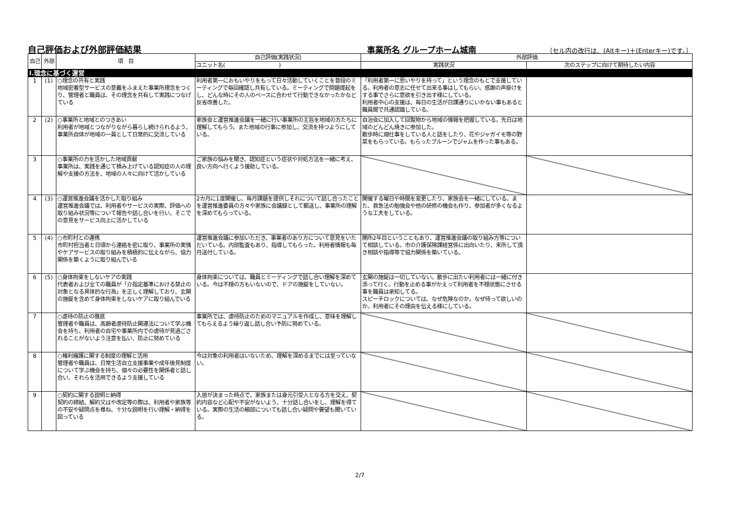自己評価および外部評価結果 事業所名 グループホーム城南 〔セル内の改行は、(Altキー)＋(Enterキー)です。〕
| 自己 | 外部 | 項 目 | 自己評価(実践状況) | 外部評価 | |
| --- | --- | --- | --- | --- | --- |
| | | | ユニット名( ) | 実践状況 | 次のステップに向けて期待したい内容 |
| Ⅰ.理念に基づく運営 | | | | | |
| 1 | (1) | ○理念の共有と実践 地域密着型サービスの意義をふまえた事業所理念をつくり、管理者と職員は、その理念を共有して実践につなげている | 利用者第一におもいやりをもって日々活動していくことを普段のミーティングで毎回確認し共有している。ミーティングで問題提起をし、どんな時にその人のペースに合わせて行動できなかったかなど反省改善した。 | 「利用者第一に思いやりを持って」という理念のもとで支援している。利用者の意志に任せて出来る事はしてもらい、感謝の声掛けをする事でさらに意欲を引き出す様にしている。 利用者中心の支援は、毎日の生活が日課通りにいかない事もあると職員間で共通認識している。 | |
| 2 | (2) | ○事業所と地域とのつきあい 利用者が地域とつながりながら暮らし続けられるよう、事業所自体が地域の一員として日常的に交流している | 家族会と運営推進会議を一緒に行い事業所の主旨を地域の方たちに理解してもらう。また地域の行事に参加し、交流を持つようにしている。 | 自治会に加入して回覧物から地域の情報を把握している。先日は地域のどんどん焼きに参加した。 散歩時に畑仕事をしている人と話をしたり、花やジャガイモ等の野菜をもらっている。もらったプルーンでジャムを作った事もある。 | |
| 3 | | ○事業所の力を活かした地域貢献 事業所は、実践を通じて積み上げている認知症の人の理解や支援の方法を、地域の人々に向けて活かしている | ご家族の悩みを聞き、認知症という症状や対処方法を一緒に考え、良い方向へ行くよう援助している。 | | |
| 4 | (3) | ○運営推進会議を活かした取り組み 運営推進会議では、利用者やサービスの実際、評価への取り組み状況等について報告や話し合いを行い、そこでの意見をサービス向上に活かしている | 2カ月に1度開催し、毎月課題を提供しそれについて話し合ったことを運営推進委員の方々や家族に会議録として郵送し、事業所の理解を深めてもらっている。 | 開催する曜日や時間を変更したり、家族会を一緒にしている。また、救急法の勉強会や他の研修の機会も作り、参加者が多くなるような工夫をしている。 | |
| 5 | (4) | ○市町村との連携 市町村担当者と日頃から連絡を密に取り、事業所の実情やケアサービスの取り組みを積極的に伝えながら、協力関係を築くように取り組んでいる | 運営推進会議に参加いただき、事業者のあり方について意見をいただいている。内部監査もあり、指導してもらった。利用者情報も毎月送付している。 | 開所2年目ということもあり、運営推進会議の取り組み方等について相談している。市の介護保険課経営係に出向いたり、来所して頂き相談や指導等で協力関係を築いている。 | |
| 6 | (5) | ○身体拘束をしないケアの実践 代表者および全ての職員が「介指定基準における禁止の対象となる具体的な行為」を正しく理解しており、玄関の施錠を含めて身体拘束をしないケアに取り組んでいる | 身体拘束については、職員とミーティングで話し合い理解を深めている。今は不穏の方もいないので、ドアの施錠をしていない。 | 玄関の施錠は一切していない。散歩に出たい利用者には一緒に付き添って行く。行動を止める事がかえって利用者を不穏状態にさせる事を職員は承知してる。 スピーチロックについては、なぜ危険なのか。なぜ待って欲しいのか。利用者にその理由を伝える様にしている。 | |
| 7 | | ○虐待の防止の徹底 管理者や職員は、高齢者虐待防止関連法について学ぶ機会を持ち、利用者の自宅や事業所内での虐待が見過ごされることがないよう注意を払い、防止に努めている | 事業所では、虐待防止のためのマニュアルを作成し、意味を理解してもらえるよう繰り返し話し合い予防に努めている。 | | |
| 8 | | ○権利擁護に関する制度の理解と活用 管理者や職員は、日常生活自立支援事業や成年後見制度について学ぶ機会を持ち、個々の必要性を関係者と話し合い、それらを活用できるよう支援している | 今は対象の利用者はいないため、理解を深めるまでには至っていない。 | | |
| 9 | | ○契約に関する説明と納得 契約の締結、解約又はや改定等の際は、利用者や家族等の不安や疑問点を尋ね、十分な説明を行い理解・納得を図っている | 入居が決まった時点で、家族または身元引受人となる方を交え、契約内容など心配や不安がないよう、十分話し合いをし、理解を得ている。実際の生活の細部についても話し合い疑問や要望も聞いている。 | | |
2/7